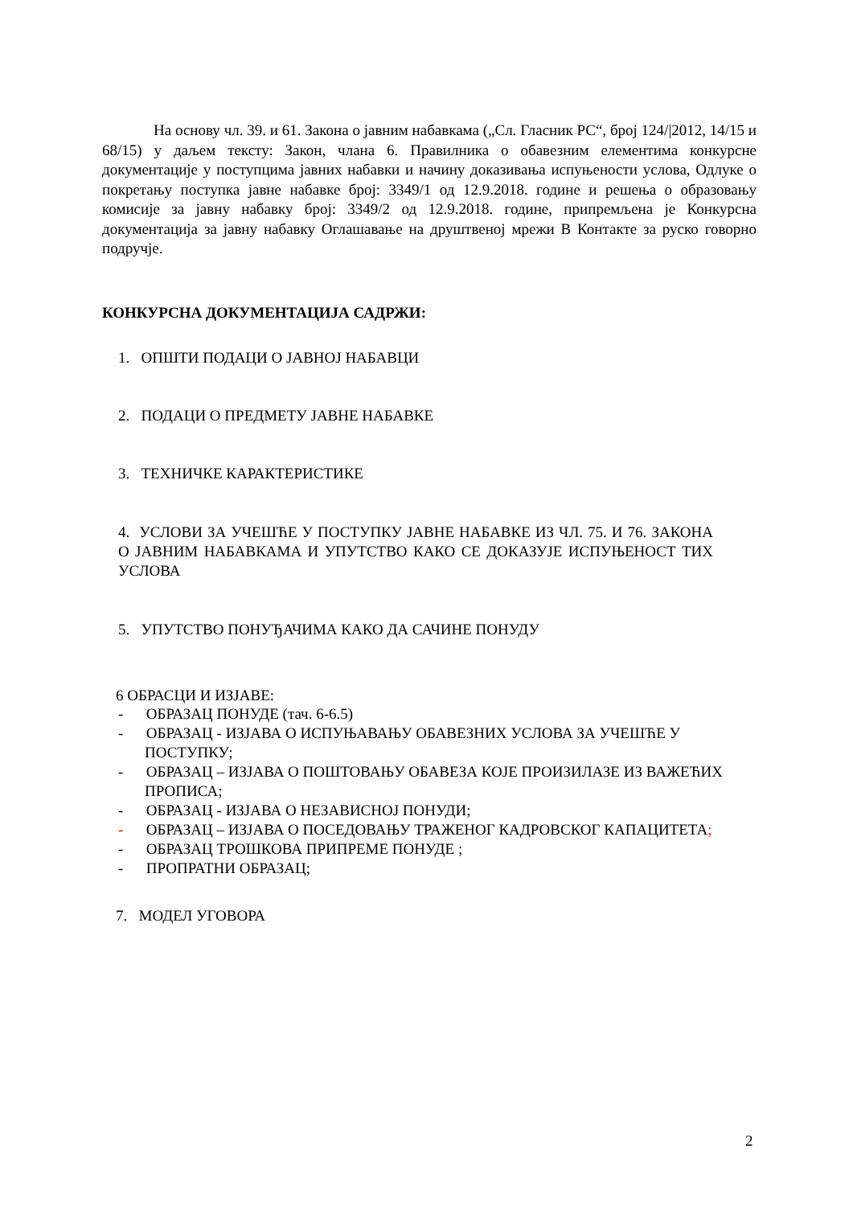На основу чл. 39. и 61. Закона о јавним набавкама („Сл. Гласник РС“, број 124/|2012, 14/15 и 68/15) у даљем тексту: Закон, члана 6. Правилника о обавезним елементима конкурсне документације у поступцима јавних набавки и начину доказивања испуњености услова, Одлуке о покретању поступка јавне набавке број: 3349/1 од 12.9.2018. године и решења о образовању комисије за јавну набавку број: 3349/2 од 12.9.2018. године, припремљена је Конкурсна документација за јавну набавку Оглашавање на друштвеној мрежи В Контакте за руско говорно подручје.
КОНКУРСНА ДОКУМЕНТАЦИЈА САДРЖИ:
1. ОПШТИ ПОДАЦИ О ЈАВНОЈ НАБАВЦИ
2. ПОДАЦИ О ПРЕДМЕТУ ЈАВНЕ НАБАВКЕ
3. ТЕХНИЧКЕ КАРАКТЕРИСТИКЕ
4. УСЛОВИ ЗА УЧЕШЋЕ У ПОСТУПКУ ЈАВНЕ НАБАВКЕ ИЗ ЧЛ. 75. И 76. ЗАКОНА О ЈАВНИМ НАБАВКАМА И УПУТСТВО КАКО СЕ ДОКАЗУЈЕ ИСПУЊЕНОСТ ТИХ УСЛОВА
5. УПУТСТВО ПОНУЂАЧИМА КАКО ДА САЧИНЕ ПОНУДУ
6 ОБРАСЦИ И ИЗЈАВЕ:
- ОБРАЗАЦ ПОНУДЕ (тач. 6-6.5)
- ОБРАЗАЦ - ИЗЈАВА О ИСПУЊАВАЊУ ОБАВЕЗНИХ УСЛОВА ЗА УЧЕШЋЕ У ПОСТУПКУ;
- ОБРАЗАЦ – ИЗЈАВА О ПОШТОВАЊУ ОБАВЕЗА КОЈЕ ПРОИЗИЛАЗЕ ИЗ ВАЖЕЋИХ ПРОПИСА;
- ОБРАЗАЦ - ИЗЈАВА О НЕЗАВИСНОЈ ПОНУДИ;
- ОБРАЗАЦ – ИЗЈАВА О ПОСЕДОВАЊУ ТРАЖЕНОГ КАДРОВСКОГ КАПАЦИТЕТА;
- ОБРАЗАЦ ТРОШКОВА ПРИПРЕМЕ ПОНУДЕ ;
- ПРОПРАТНИ ОБРАЗАЦ;
7. МОДЕЛ УГОВОРА
2